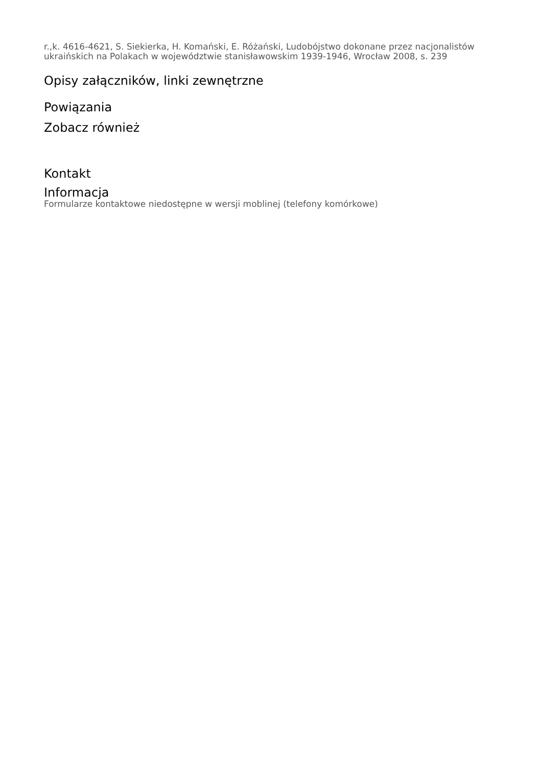r.,k. 4616-4621, S. Siekierka, H. Komański, E. Różański, Ludobójstwo dokonane przez nacjonalistów ukraińskich na Polakach w województwie stanisławowskim 1939-1946, Wrocław 2008, s. 239
Opisy załączników, linki zewnętrzne
Powiązania
Zobacz również
Kontakt
Informacja
Formularze kontaktowe niedostępne w wersji moblinej (telefony komórkowe)